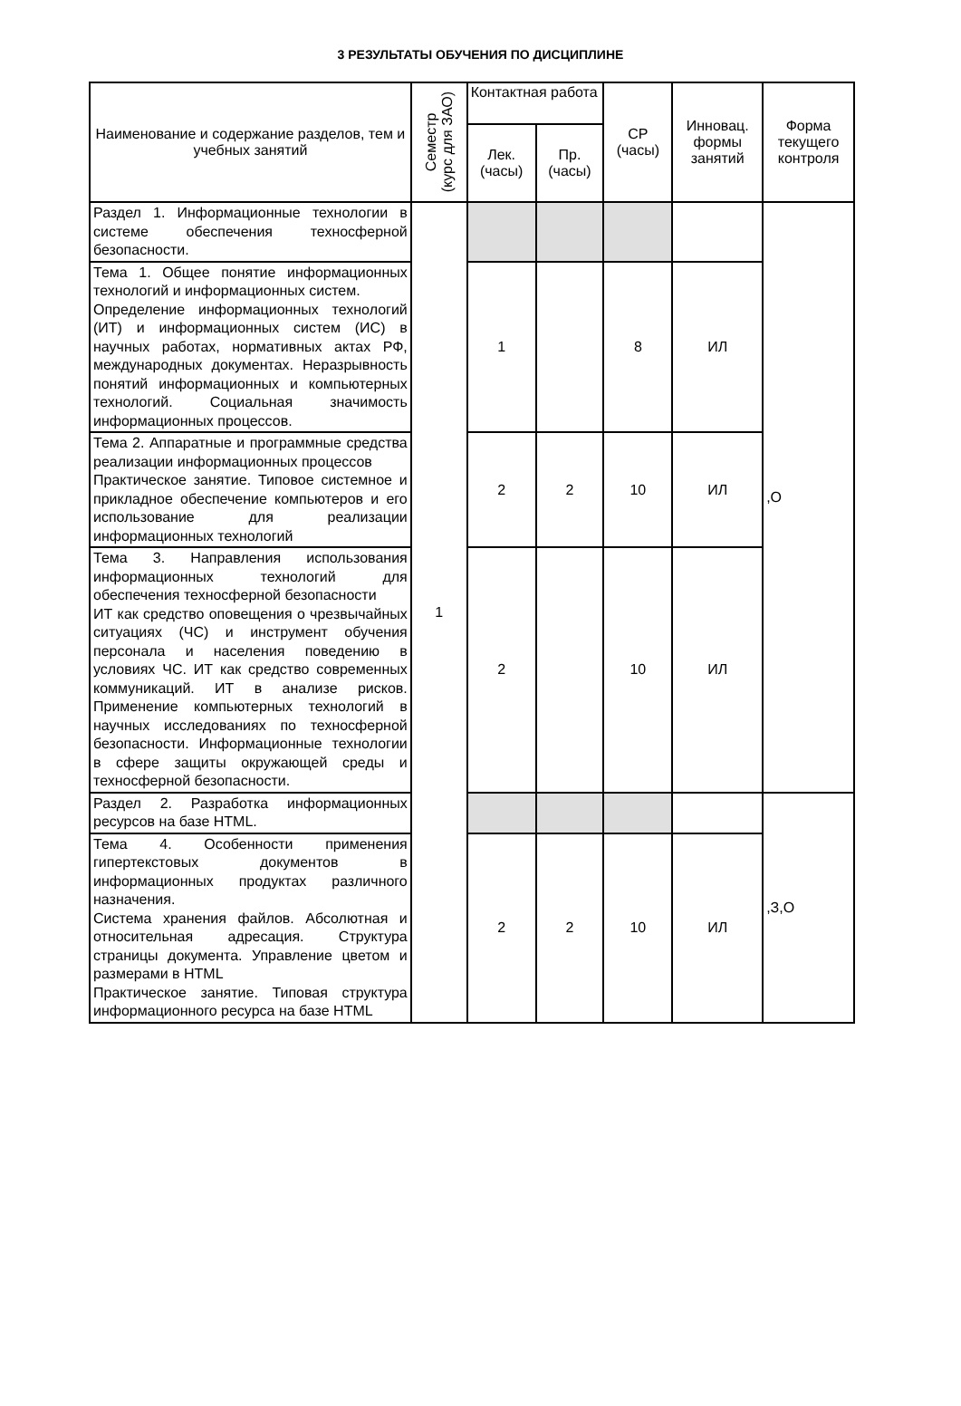3 РЕЗУЛЬТАТЫ ОБУЧЕНИЯ ПО ДИСЦИПЛИНЕ
| Наименование и содержание разделов, тем и учебных занятий | Семестр (курс для ЗАО) | Контактная работа | | СР (часы) | Инновац. формы занятий | Форма текущего контроля |
| --- | --- | --- | --- | --- | --- | --- |
| | | Лек. (часы) | Пр. (часы) | | | |
| Раздел 1. Информационные технологии в системе обеспечения техносферной безопасности. | 1 | | | | | ,О |
| Тема 1. Общее понятие информационных технологий и информационных систем. Определение информационных технологий (ИТ) и информационных систем (ИС) в научных работах, нормативных актах РФ, международных документах. Неразрывность понятий информационных и компьютерных технологий. Социальная значимость информационных процессов. | | 1 | | 8 | ИЛ | |
| Тема 2. Аппаратные и программные средства реализации информационных процессов Практическое занятие. Типовое системное и прикладное обеспечение компьютеров и его использование для реализации информационных технологий | | 2 | 2 | 10 | ИЛ | |
| Тема 3. Направления использования информационных технологий для обеспечения техносферной безопасности ИТ как средство оповещения о чрезвычайных ситуациях (ЧС) и инструмент обучения персонала и населения поведению в условиях ЧС. ИТ как средство современных коммуникаций. ИТ в анализе рисков. Применение компьютерных технологий в научных исследованиях по техносферной безопасности. Информационные технологии в сфере защиты окружающей среды и техносферной безопасности. | | 2 | | 10 | ИЛ | |
| Раздел 2. Разработка информационных ресурсов на базе HTML. | | | | | | ,З,О |
| Тема 4. Особенности применения гипертекстовых документов в информационных продуктах различного назначения. Система хранения файлов. Абсолютная и относительная адресация. Структура страницы документа. Управление цветом и размерами в HTML Практическое занятие. Типовая структура информационного ресурса на базе HTML | | 2 | 2 | 10 | ИЛ | |